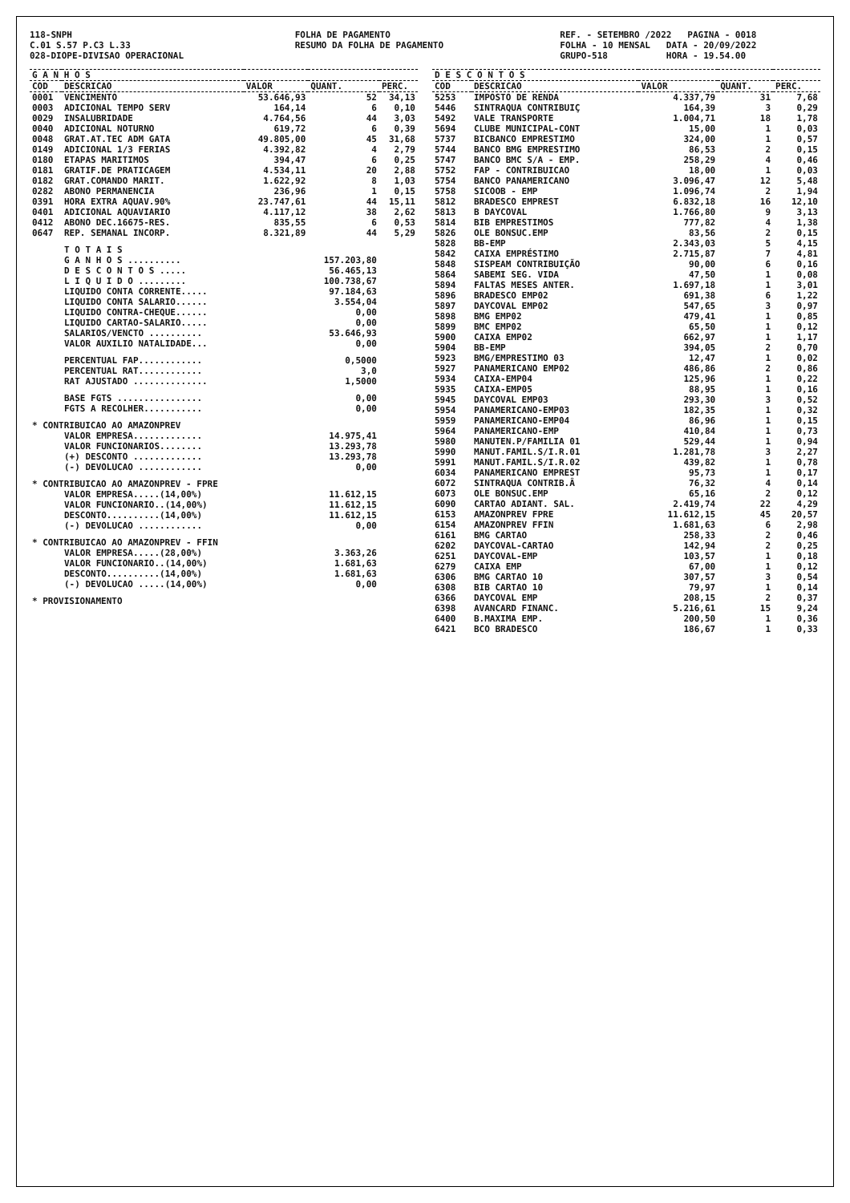118-SNPH C.01 S.57 P.C3 L.33 028-DIOPE-DIVISAO OPERACIONAL
FOLHA DE PAGAMENTO RESUMO DA FOLHA DE PAGAMENTO
REF. - SETEMBRO /2022 PAGINA - 0018 FOLHA - 10 MENSAL DATA - 20/09/2022 GRUPO-518 HORA - 19.54.00
| G A N H O S | | | | |
| --- | --- | --- | --- | --- |
| COD | DESCRICAO | VALOR | QUANT. | PERC. |
| 0001 | VENCIMENTO | 53.646,93 | 52 | 34,13 |
| 0003 | ADICIONAL TEMPO SERV | 164,14 | 6 | 0,10 |
| 0029 | INSALUBRIDADE | 4.764,56 | 44 | 3,03 |
| 0040 | ADICIONAL NOTURNO | 619,72 | 6 | 0,39 |
| 0048 | GRAT.AT.TEC ADM GATA | 49.805,00 | 45 | 31,68 |
| 0149 | ADICIONAL 1/3 FERIAS | 4.392,82 | 4 | 2,79 |
| 0180 | ETAPAS MARITIMOS | 394,47 | 6 | 0,25 |
| 0181 | GRATIF.DE PRATICAGEM | 4.534,11 | 20 | 2,88 |
| 0182 | GRAT.COMANDO MARIT. | 1.622,92 | 8 | 1,03 |
| 0282 | ABONO PERMANENCIA | 236,96 | 1 | 0,15 |
| 0391 | HORA EXTRA AQUAV.90% | 23.747,61 | 44 | 15,11 |
| 0401 | ADICIONAL AQUAVIARIO | 4.117,12 | 38 | 2,62 |
| 0412 | ABONO DEC.16675-RES. | 835,55 | 6 | 0,53 |
| 0647 | REP. SEMANAL INCORP. | 8.321,89 | 44 | 5,29 |
| | T O T A I S | | | |
| | G A N H O S .......... | | 157.203,80 | |
| | D E S C O N T O S ..... | | 56.465,13 | |
| | L I Q U I D O ......... | | 100.738,67 | |
| | LIQUIDO CONTA CORRENTE..... | | 97.184,63 | |
| | LIQUIDO CONTA SALARIO...... | | 3.554,04 | |
| | LIQUIDO CONTRA-CHEQUE...... | | 0,00 | |
| | LIQUIDO CARTAO-SALARIO..... | | 0,00 | |
| | SALARIOS/VENCTO .......... | | 53.646,93 | |
| | VALOR AUXILIO NATALIDADE... | | 0,00 | |
| | PERCENTUAL FAP............ | | 0,5000 | |
| | PERCENTUAL RAT............ | | 3,0 | |
| | RAT AJUSTADO .............. | | 1,5000 | |
| | BASE FGTS ................ | | 0,00 | |
| | FGTS A RECOLHER........... | | 0,00 | |
| * CONTRIBUICAO AO AMAZONPREV | | | | |
| | VALOR EMPRESA............. | | 14.975,41 | |
| | VALOR FUNCIONARIOS........ | | 13.293,78 | |
| | (+) DESCONTO ............. | | 13.293,78 | |
| | (-) DEVOLUCAO ............ | | 0,00 | |
| * CONTRIBUICAO AO AMAZONPREV - FPRE | | | | |
| | VALOR EMPRESA.....(14,00%) | | 11.612,15 | |
| | VALOR FUNCIONARIO..(14,00%) | | 11.612,15 | |
| | DESCONTO..........(14,00%) | | 11.612,15 | |
| | (-) DEVOLUCAO ............ | | 0,00 | |
| * CONTRIBUICAO AO AMAZONPREV - FFIN | | | | |
| | VALOR EMPRESA.....(28,00%) | | 3.363,26 | |
| | VALOR FUNCIONARIO..(14,00%) | | 1.681,63 | |
| | DESCONTO..........(14,00%) | | 1.681,63 | |
| | (-) DEVOLUCAO .....(14,00%) | | 0,00 | |
| * PROVISIONAMENTO | | | | |
| D E S C O N T O S | | | | |
| --- | --- | --- | --- | --- |
| COD | DESCRICAO | VALOR | QUANT. | PERC. |
| 5253 | IMPOSTO DE RENDA | 4.337,79 | 31 | 7,68 |
| 5446 | SINTRAQUA CONTRIBUIÇ | 164,39 | 3 | 0,29 |
| 5492 | VALE TRANSPORTE | 1.004,71 | 18 | 1,78 |
| 5694 | CLUBE MUNICIPAL-CONT | 15,00 | 1 | 0,03 |
| 5737 | BICBANCO EMPRESTIMO | 324,00 | 1 | 0,57 |
| 5744 | BANCO BMG EMPRESTIMO | 86,53 | 2 | 0,15 |
| 5747 | BANCO BMC S/A - EMP. | 258,29 | 4 | 0,46 |
| 5752 | FAP - CONTRIBUICAO | 18,00 | 1 | 0,03 |
| 5754 | BANCO PANAMERICANO | 3.096,47 | 12 | 5,48 |
| 5758 | SICOOB - EMP | 1.096,74 | 2 | 1,94 |
| 5812 | BRADESCO EMPREST | 6.832,18 | 16 | 12,10 |
| 5813 | B DAYCOVAL | 1.766,80 | 9 | 3,13 |
| 5814 | BIB EMPRESTIMOS | 777,82 | 4 | 1,38 |
| 5826 | OLE BONSUC.EMP | 83,56 | 2 | 0,15 |
| 5828 | BB-EMP | 2.343,03 | 5 | 4,15 |
| 5842 | CAIXA EMPRÉSTIMO | 2.715,87 | 7 | 4,81 |
| 5848 | SISPEAM CONTRIBUIÇÃO | 90,00 | 6 | 0,16 |
| 5864 | SABEMI SEG. VIDA | 47,50 | 1 | 0,08 |
| 5894 | FALTAS MESES ANTER. | 1.697,18 | 1 | 3,01 |
| 5896 | BRADESCO EMP02 | 691,38 | 6 | 1,22 |
| 5897 | DAYCOVAL EMP02 | 547,65 | 3 | 0,97 |
| 5898 | BMG EMP02 | 479,41 | 1 | 0,85 |
| 5899 | BMC EMP02 | 65,50 | 1 | 0,12 |
| 5900 | CAIXA EMP02 | 662,97 | 1 | 1,17 |
| 5904 | BB-EMP | 394,05 | 2 | 0,70 |
| 5923 | BMG/EMPRESTIMO 03 | 12,47 | 1 | 0,02 |
| 5927 | PANAMERICANO EMP02 | 486,86 | 2 | 0,86 |
| 5934 | CAIXA-EMP04 | 125,96 | 1 | 0,22 |
| 5935 | CAIXA-EMP05 | 88,95 | 1 | 0,16 |
| 5945 | DAYCOVAL EMP03 | 293,30 | 3 | 0,52 |
| 5954 | PANAMERICANO-EMP03 | 182,35 | 1 | 0,32 |
| 5959 | PANAMERICANO-EMP04 | 86,96 | 1 | 0,15 |
| 5964 | PANAMERICANO-EMP | 410,84 | 1 | 0,73 |
| 5980 | MANUTEN.P/FAMILIA 01 | 529,44 | 1 | 0,94 |
| 5990 | MANUT.FAMIL.S/I.R.01 | 1.281,78 | 3 | 2,27 |
| 5991 | MANUT.FAMIL.S/I.R.02 | 439,82 | 1 | 0,78 |
| 6034 | PANAMERICANO EMPREST | 95,73 | 1 | 0,17 |
| 6072 | SINTRAQUA CONTRIB.Â | 76,32 | 4 | 0,14 |
| 6073 | OLE BONSUC.EMP | 65,16 | 2 | 0,12 |
| 6090 | CARTAO ADIANT. SAL. | 2.419,74 | 22 | 4,29 |
| 6153 | AMAZONPREV FPRE | 11.612,15 | 45 | 20,57 |
| 6154 | AMAZONPREV FFIN | 1.681,63 | 6 | 2,98 |
| 6161 | BMG CARTAO | 258,33 | 2 | 0,46 |
| 6202 | DAYCOVAL-CARTAO | 142,94 | 2 | 0,25 |
| 6251 | DAYCOVAL-EMP | 103,57 | 1 | 0,18 |
| 6279 | CAIXA EMP | 67,00 | 1 | 0,12 |
| 6306 | BMG CARTAO 10 | 307,57 | 3 | 0,54 |
| 6308 | BIB CARTAO 10 | 79,97 | 1 | 0,14 |
| 6366 | DAYCOVAL EMP | 208,15 | 2 | 0,37 |
| 6398 | AVANCARD FINANC. | 5.216,61 | 15 | 9,24 |
| 6400 | B.MAXIMA EMP. | 200,50 | 1 | 0,36 |
| 6421 | BCO BRADESCO | 186,67 | 1 | 0,33 |